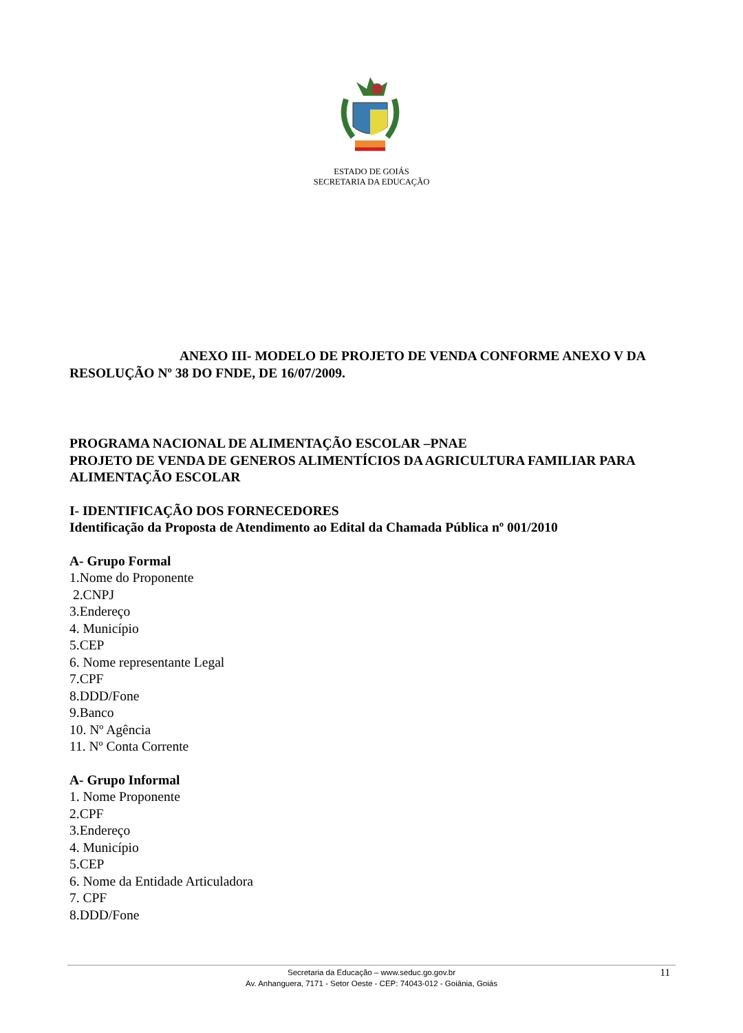ESTADO DE GOIÁS
SECRETARIA DA EDUCAÇÃO
ANEXO III- MODELO DE PROJETO DE VENDA CONFORME ANEXO V DA RESOLUÇÃO Nº 38 DO FNDE, DE 16/07/2009.
PROGRAMA NACIONAL DE ALIMENTAÇÃO ESCOLAR –PNAE
PROJETO DE VENDA DE GENEROS ALIMENTÍCIOS DA AGRICULTURA FAMILIAR PARA ALIMENTAÇÃO ESCOLAR
I- IDENTIFICAÇÃO DOS FORNECEDORES
Identificação da Proposta de Atendimento ao Edital da Chamada Pública nº 001/2010
A- Grupo Formal
1.Nome do Proponente
2.CNPJ
3.Endereço
4. Município
5.CEP
6. Nome representante Legal
7.CPF
8.DDD/Fone
9.Banco
10. Nº Agência
11. Nº Conta Corrente
A- Grupo Informal
1. Nome Proponente
2.CPF
3.Endereço
4. Município
5.CEP
6. Nome da Entidade Articuladora
7. CPF
8.DDD/Fone
Secretaria da Educação – www.seduc.go.gov.br
Av. Anhanguera, 7171 - Setor Oeste - CEP: 74043-012 - Goiânia, Goiás
11